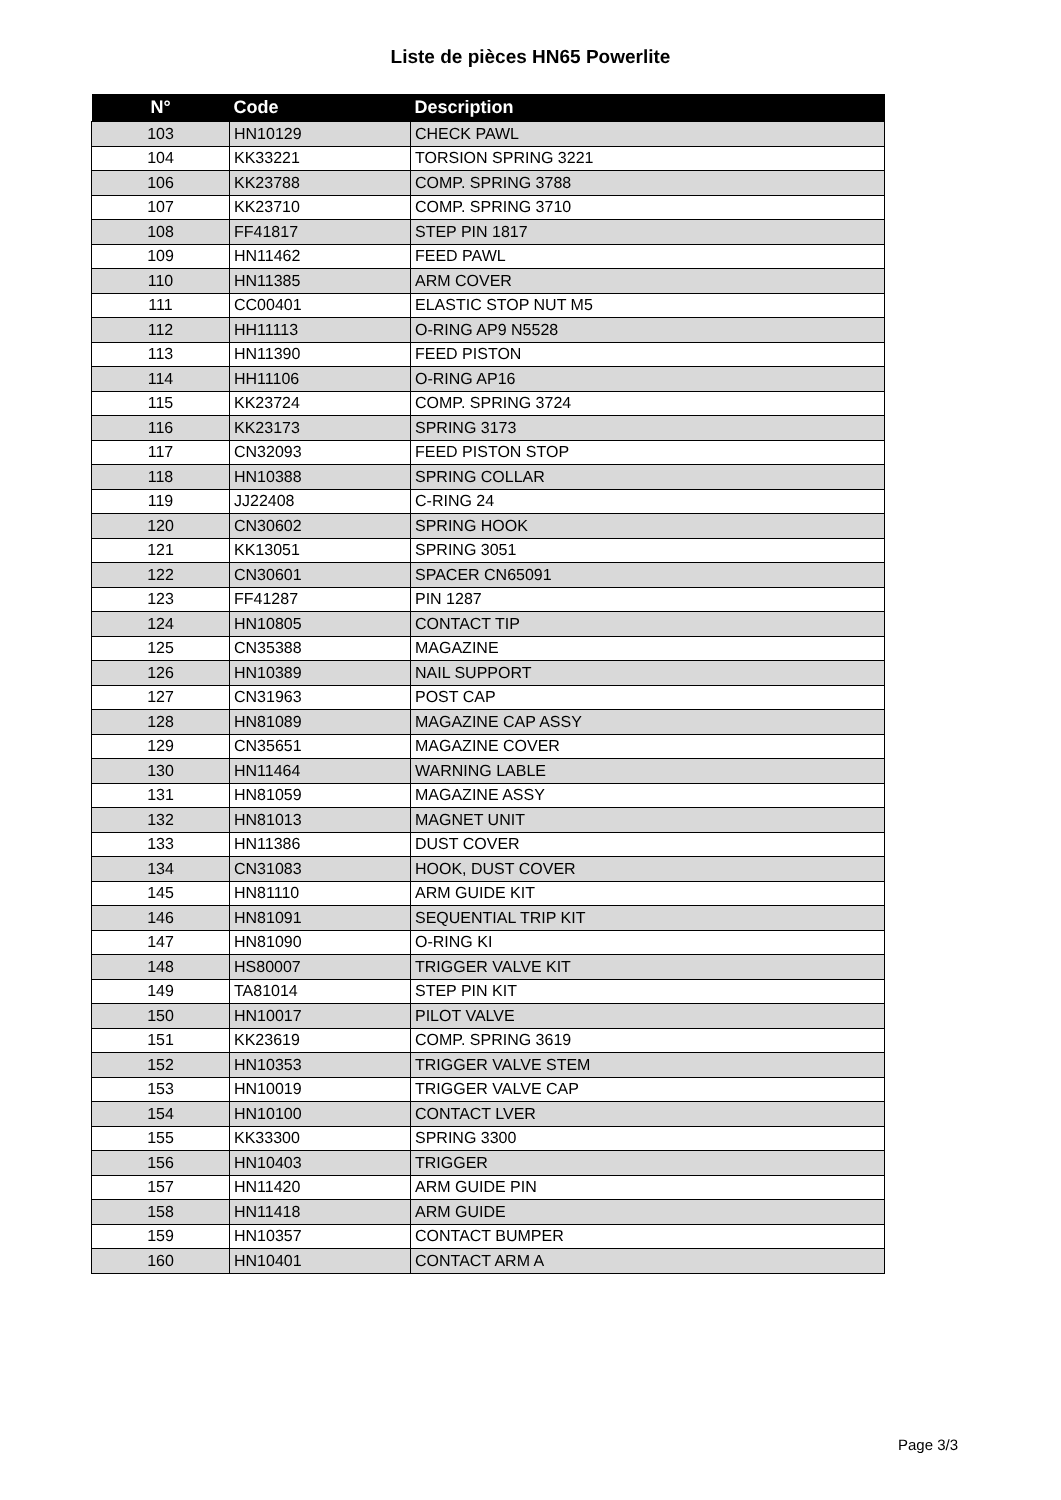Liste de pièces HN65 Powerlite
| N° | Code | Description |
| --- | --- | --- |
| 103 | HN10129 | CHECK PAWL |
| 104 | KK33221 | TORSION SPRING 3221 |
| 106 | KK23788 | COMP. SPRING 3788 |
| 107 | KK23710 | COMP. SPRING 3710 |
| 108 | FF41817 | STEP PIN 1817 |
| 109 | HN11462 | FEED PAWL |
| 110 | HN11385 | ARM COVER |
| 111 | CC00401 | ELASTIC STOP NUT M5 |
| 112 | HH11113 | O-RING AP9 N5528 |
| 113 | HN11390 | FEED PISTON |
| 114 | HH11106 | O-RING AP16 |
| 115 | KK23724 | COMP. SPRING 3724 |
| 116 | KK23173 | SPRING 3173 |
| 117 | CN32093 | FEED PISTON STOP |
| 118 | HN10388 | SPRING COLLAR |
| 119 | JJ22408 | C-RING 24 |
| 120 | CN30602 | SPRING HOOK |
| 121 | KK13051 | SPRING 3051 |
| 122 | CN30601 | SPACER CN65091 |
| 123 | FF41287 | PIN 1287 |
| 124 | HN10805 | CONTACT TIP |
| 125 | CN35388 | MAGAZINE |
| 126 | HN10389 | NAIL SUPPORT |
| 127 | CN31963 | POST CAP |
| 128 | HN81089 | MAGAZINE CAP ASSY |
| 129 | CN35651 | MAGAZINE COVER |
| 130 | HN11464 | WARNING LABLE |
| 131 | HN81059 | MAGAZINE ASSY |
| 132 | HN81013 | MAGNET UNIT |
| 133 | HN11386 | DUST COVER |
| 134 | CN31083 | HOOK, DUST COVER |
| 145 | HN81110 | ARM GUIDE KIT |
| 146 | HN81091 | SEQUENTIAL TRIP KIT |
| 147 | HN81090 | O-RING KI |
| 148 | HS80007 | TRIGGER VALVE KIT |
| 149 | TA81014 | STEP PIN KIT |
| 150 | HN10017 | PILOT VALVE |
| 151 | KK23619 | COMP. SPRING 3619 |
| 152 | HN10353 | TRIGGER VALVE STEM |
| 153 | HN10019 | TRIGGER VALVE CAP |
| 154 | HN10100 | CONTACT LVER |
| 155 | KK33300 | SPRING 3300 |
| 156 | HN10403 | TRIGGER |
| 157 | HN11420 | ARM GUIDE PIN |
| 158 | HN11418 | ARM GUIDE |
| 159 | HN10357 | CONTACT BUMPER |
| 160 | HN10401 | CONTACT ARM A |
Page 3/3